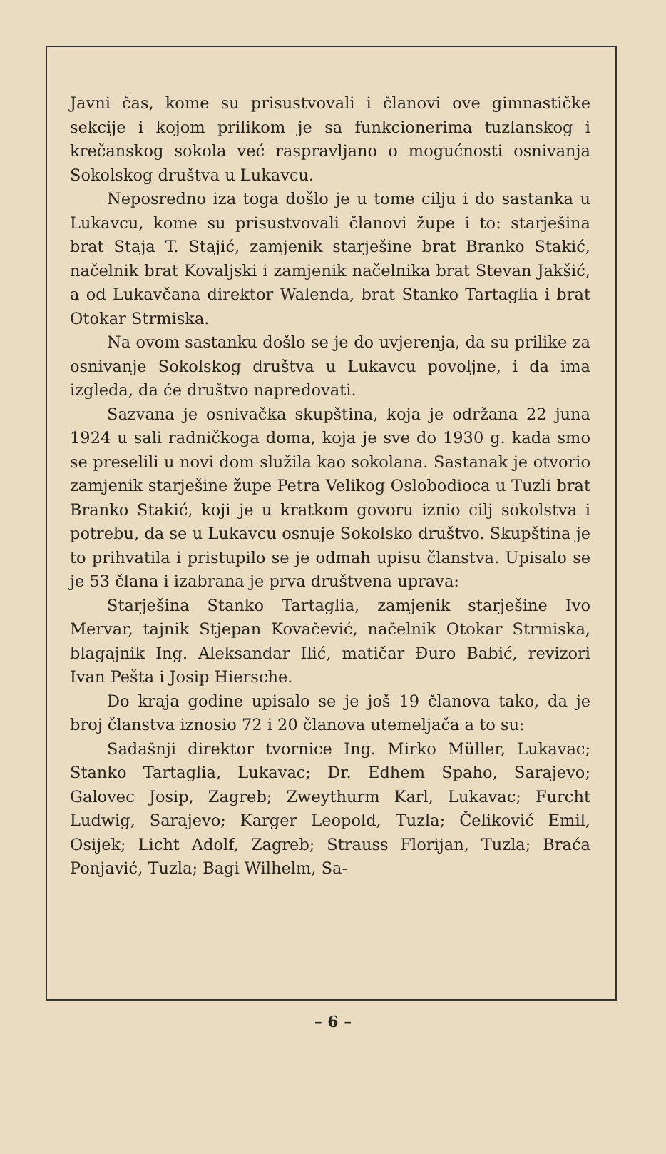Javni čas, kome su prisustvovali i članovi ove gimnastičke sekcije i kojom prilikom je sa funkcionerima tuzlanskog i krečanskog sokola već raspravljano o mogućnosti osnivanja Sokolskog društva u Lukavcu.
Neposredno iza toga došlo je u tome cilju i do sastanka u Lukavcu, kome su prisustvovali članovi župe i to: starješina brat Staja T. Stajić, zamjenik starješine brat Branko Stakić, načelnik brat Kovaljski i zamjenik načelnika brat Stevan Jakšić, a od Lukavčana direktor Walenda, brat Stanko Tartaglia i brat Otokar Strmiska.
Na ovom sastanku došlo se je do uvjerenja, da su prilike za osnivanje Sokolskog društva u Lukavcu povoljne, i da ima izgleda, da će društvo napredovati.
Sazvana je osnivačka skupština, koja je održana 22 juna 1924 u sali radničkoga doma, koja je sve do 1930 g. kada smo se preselili u novi dom služila kao sokolana. Sastanak je otvorio zamjenik starješine župe Petra Velikog Oslobodioca u Tuzli brat Branko Stakić, koji je u kratkom govoru iznio cilj sokolstva i potrebu, da se u Lukavcu osnuje Sokolsko društvo. Skupština je to prihvatila i pristupilo se je odmah upisu članstva. Upisalo se je 53 člana i izabrana je prva društvena uprava:
Starješina Stanko Tartaglia, zamjenik starješine Ivo Mervar, tajnik Stjepan Kovačević, načelnik Otokar Strmiska, blagajnik Ing. Aleksandar Ilić, matičar Đuro Babić, revizori Ivan Pešta i Josip Hiersche.
Do kraja godine upisalo se je još 19 članova tako, da je broj članstva iznosio 72 i 20 članova utemeljača a to su:
Sadašnji direktor tvornice Ing. Mirko Müller, Lukavac; Stanko Tartaglia, Lukavac; Dr. Edhem Spaho, Sarajevo; Galovec Josip, Zagreb; Zweythurm Karl, Lukavac; Furcht Ludwig, Sarajevo; Karger Leopold, Tuzla; Čeliković Emil, Osijek; Licht Adolf, Zagreb; Strauss Florijan, Tuzla; Braća Ponjavić, Tuzla; Bagi Wilhelm, Sa-
– 6 –